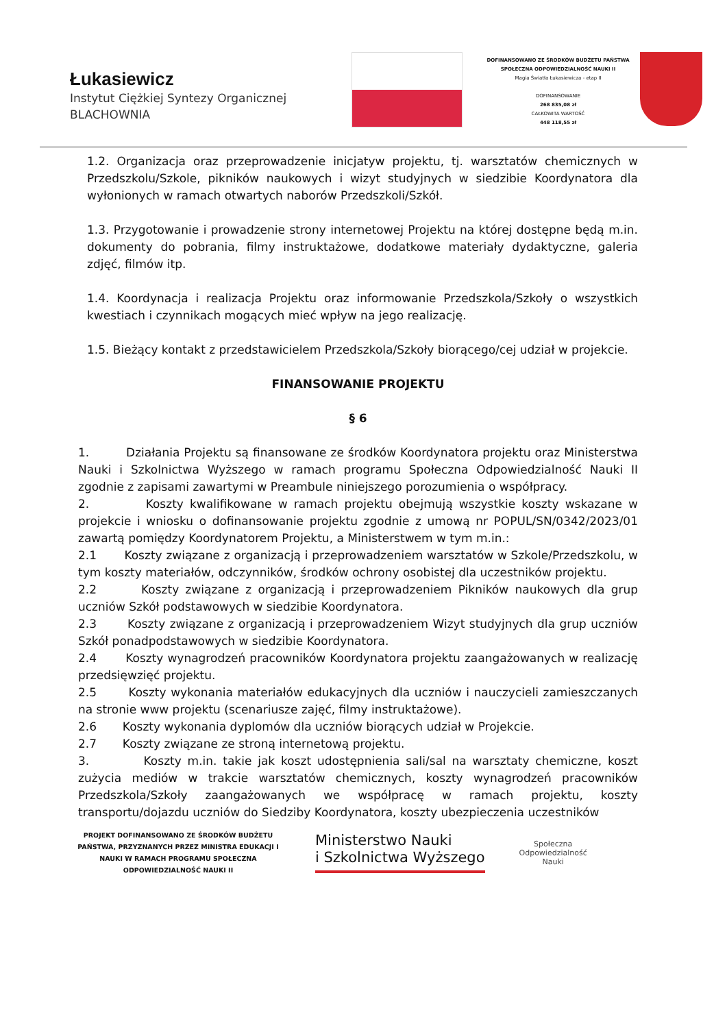Łukasiewicz
Instytut Ciężkiej Syntezy Organicznej
BLACHOWNIA
DOFINANSOWANO ZE ŚRODKÓW BUDŻETU PAŃSTWA
SPOŁECZNA ODPOWIEDZIALNOŚĆ NAUKI II
Magia Światła Łukasiewicza - etap II
DOFINANSOWANIE
268 835,08 zł
CAŁKOWITA WARTOŚĆ
448 118,55 zł
1.2. Organizacja oraz przeprowadzenie inicjatyw projektu, tj. warsztatów chemicznych w Przedszkolu/Szkole, pikników naukowych i wizyt studyjnych w siedzibie Koordynatora dla wyłonionych w ramach otwartych naborów Przedszkoli/Szkół.
1.3. Przygotowanie i prowadzenie strony internetowej Projektu na której dostępne będą m.in. dokumenty do pobrania, filmy instruktażowe, dodatkowe materiały dydaktyczne, galeria zdjęć, filmów itp.
1.4. Koordynacja i realizacja Projektu oraz informowanie Przedszkola/Szkoły o wszystkich kwestiach i czynnikach mogących mieć wpływ na jego realizację.
1.5. Bieżący kontakt z przedstawicielem Przedszkola/Szkoły biorącego/cej udział w projekcie.
FINANSOWANIE PROJEKTU
§ 6
1. Działania Projektu są finansowane ze środków Koordynatora projektu oraz Ministerstwa Nauki i Szkolnictwa Wyższego w ramach programu Społeczna Odpowiedzialność Nauki II zgodnie z zapisami zawartymi w Preambule niniejszego porozumienia o współpracy.
2. Koszty kwalifikowane w ramach projektu obejmują wszystkie koszty wskazane w projekcie i wniosku o dofinansowanie projektu zgodnie z umową nr POPUL/SN/0342/2023/01 zawartą pomiędzy Koordynatorem Projektu, a Ministerstwem w tym m.in.:
2.1 Koszty związane z organizacją i przeprowadzeniem warsztatów w Szkole/Przedszkolu, w tym koszty materiałów, odczynników, środków ochrony osobistej dla uczestników projektu.
2.2 Koszty związane z organizacją i przeprowadzeniem Pikników naukowych dla grup uczniów Szkół podstawowych w siedzibie Koordynatora.
2.3 Koszty związane z organizacją i przeprowadzeniem Wizyt studyjnych dla grup uczniów Szkół ponadpodstawowych w siedzibie Koordynatora.
2.4 Koszty wynagrodzeń pracowników Koordynatora projektu zaangażowanych w realizację przedsięwzięć projektu.
2.5 Koszty wykonania materiałów edukacyjnych dla uczniów i nauczycieli zamieszczanych na stronie www projektu (scenariusze zajęć, filmy instruktażowe).
2.6 Koszty wykonania dyplomów dla uczniów biorących udział w Projekcie.
2.7 Koszty związane ze stroną internetową projektu.
3. Koszty m.in. takie jak koszt udostępnienia sali/sal na warsztaty chemiczne, koszt zużycia mediów w trakcie warsztatów chemicznych, koszty wynagrodzeń pracowników Przedszkola/Szkoły zaangażowanych we współpracę w ramach projektu, koszty transportu/dojazdu uczniów do Siedziby Koordynatora, koszty ubezpieczenia uczestników
PROJEKT DOFINANSOWANO ZE ŚRODKÓW BUDŻETU PAŃSTWA, PRZYZNANYCH PRZEZ MINISTRA EDUKACJI I NAUKI W RAMACH PROGRAMU SPOŁECZNA ODPOWIEDZIALNOŚĆ NAUKI II
Ministerstwo Nauki
i Szkolnictwa Wyższego
Społeczna
Odpowiedzialność
Nauki